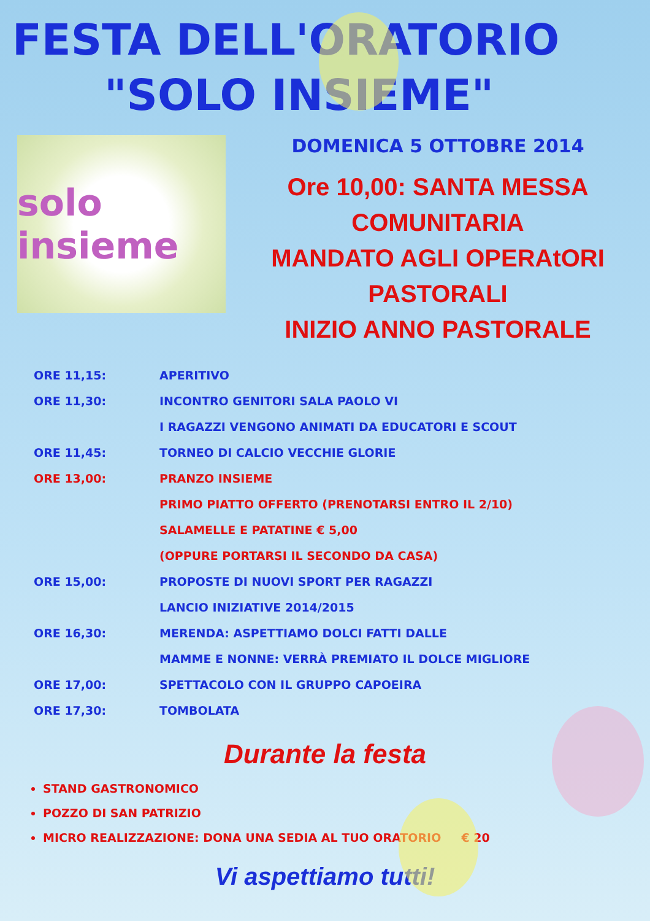FESTA DELL'ORATORIO
"SOLO INSIEME"
solo insieme
DOMENICA 5 OTTOBRE 2014
Ore 10,00: SANTA MESSA
COMUNITARIA
MANDATO AGLI OPERAtORI
PASTORALI
INIZIO ANNO PASTORALE
| ORE 11,15: | APERITIVO |
| ORE 11,30: | INCONTRO GENITORI SALA PAOLO VI |
| | I RAGAZZI VENGONO ANIMATI DA EDUCATORI E SCOUT |
| ORE 11,45: | TORNEO DI CALCIO VECCHIE GLORIE |
| ORE 13,00: | PRANZO INSIEME |
| | PRIMO PIATTO OFFERTO (PRENOTARSI ENTRO IL 2/10) |
| | SALAMELLE E PATATINE € 5,00 |
| | (OPPURE PORTARSI IL SECONDO DA CASA) |
| ORE 15,00: | PROPOSTE DI NUOVI SPORT PER RAGAZZI |
| | LANCIO INIZIATIVE 2014/2015 |
| ORE 16,30: | MERENDA: ASPETTIAMO DOLCI FATTI DALLE |
| | MAMME E NONNE: VERRÀ PREMIATO IL DOLCE MIGLIORE |
| ORE 17,00: | SPETTACOLO CON IL GRUPPO CAPOEIRA |
| ORE 17,30: | TOMBOLATA |
Durante la festa
STAND GASTRONOMICO
POZZO DI SAN PATRIZIO
MICRO REALIZZAZIONE: DONA UNA SEDIA AL TUO ORATORIO € 20
Vi aspettiamo tutti!